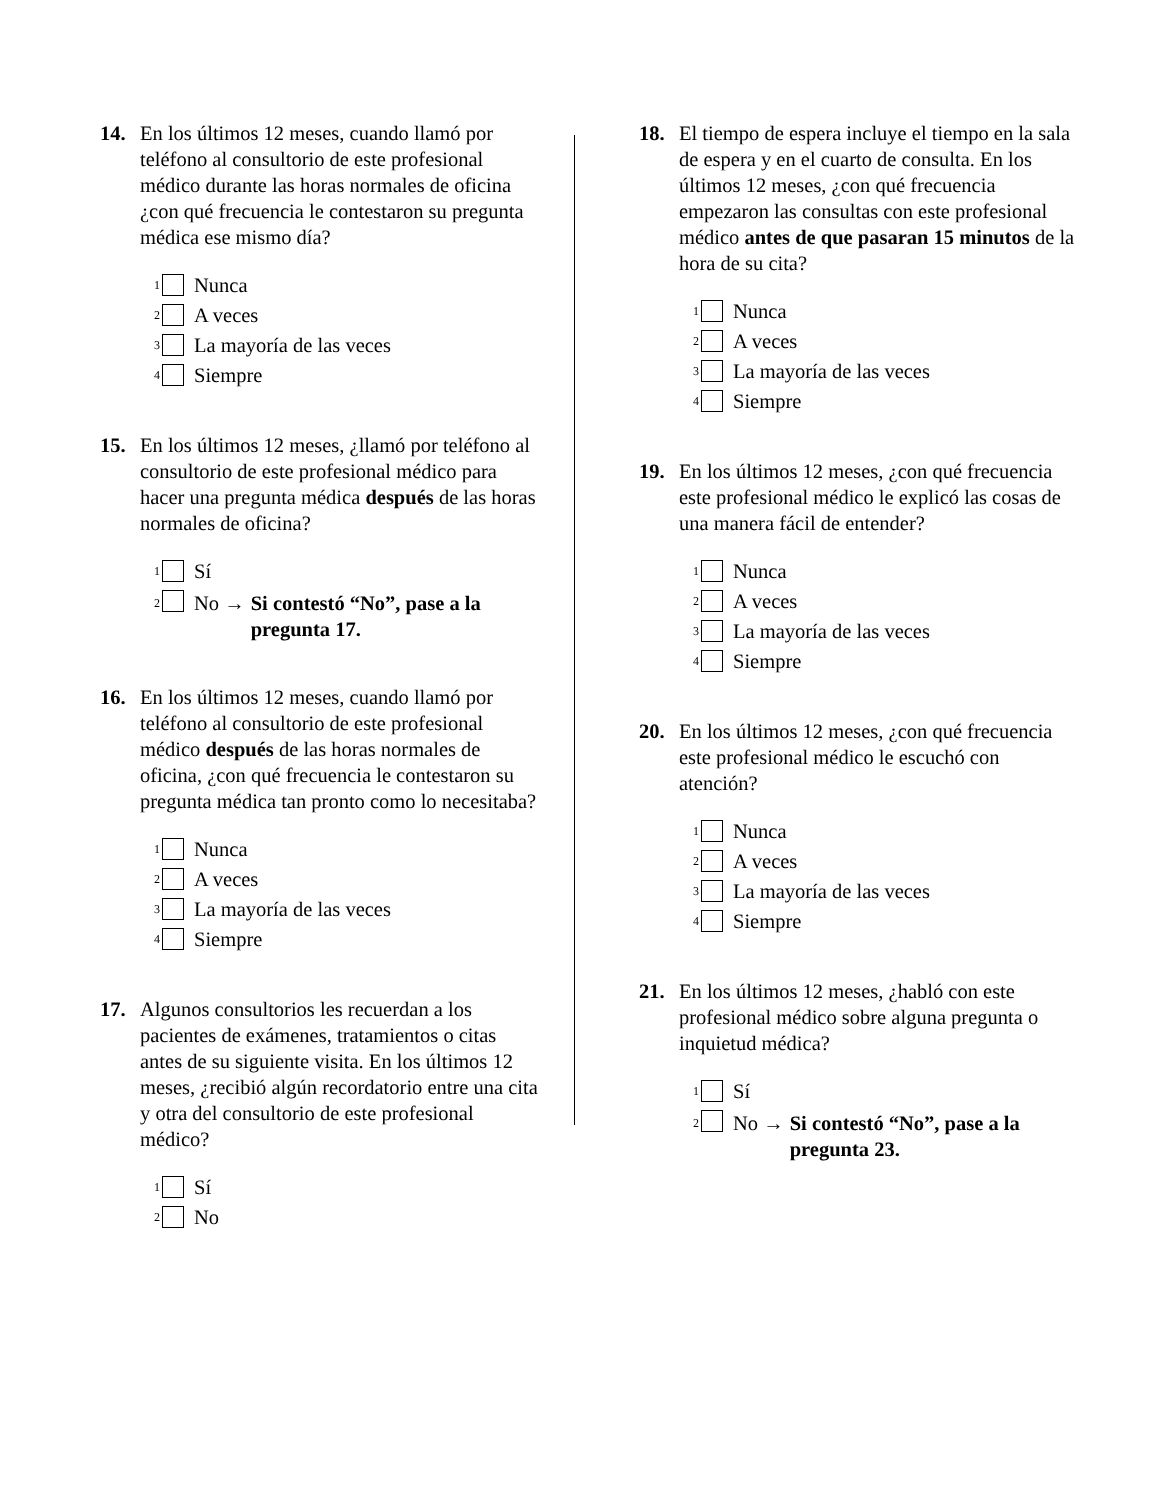14. En los últimos 12 meses, cuando llamó por teléfono al consultorio de este profesional médico durante las horas normales de oficina ¿con qué frecuencia le contestaron su pregunta médica ese mismo día?
<sup>1</sup> Nunca
<sup>2</sup> A veces
<sup>3</sup> La mayoría de las veces
<sup>4</sup> Siempre
15. En los últimos 12 meses, ¿llamó por teléfono al consultorio de este profesional médico para hacer una pregunta médica después de las horas normales de oficina?
<sup>1</sup> Sí
<sup>2</sup> No → Si contestó “No”, pase a la
pregunta 17.
16. En los últimos 12 meses, cuando llamó por teléfono al consultorio de este profesional médico después de las horas normales de oficina, ¿con qué frecuencia le contestaron su pregunta médica tan pronto como lo necesitaba?
<sup>1</sup> Nunca
<sup>2</sup> A veces
<sup>3</sup> La mayoría de las veces
<sup>4</sup> Siempre
17. Algunos consultorios les recuerdan a los pacientes de exámenes, tratamientos o citas antes de su siguiente visita. En los últimos 12 meses, ¿recibió algún recordatorio entre una cita y otra del consultorio de este profesional médico?
<sup>1</sup> Sí
<sup>2</sup> No
18. El tiempo de espera incluye el tiempo en la sala de espera y en el cuarto de consulta. En los últimos 12 meses, ¿con qué frecuencia empezaron las consultas con este profesional médico antes de que pasaran 15 minutos de la hora de su cita?
<sup>1</sup> Nunca
<sup>2</sup> A veces
<sup>3</sup> La mayoría de las veces
<sup>4</sup> Siempre
19. En los últimos 12 meses, ¿con qué frecuencia este profesional médico le explicó las cosas de una manera fácil de entender?
<sup>1</sup> Nunca
<sup>2</sup> A veces
<sup>3</sup> La mayoría de las veces
<sup>4</sup> Siempre
20. En los últimos 12 meses, ¿con qué frecuencia este profesional médico le escuchó con atención?
<sup>1</sup> Nunca
<sup>2</sup> A veces
<sup>3</sup> La mayoría de las veces
<sup>4</sup> Siempre
21. En los últimos 12 meses, ¿habló con este profesional médico sobre alguna pregunta o inquietud médica?
<sup>1</sup> Sí
<sup>2</sup> No → Si contestó “No”, pase a la
pregunta 23.